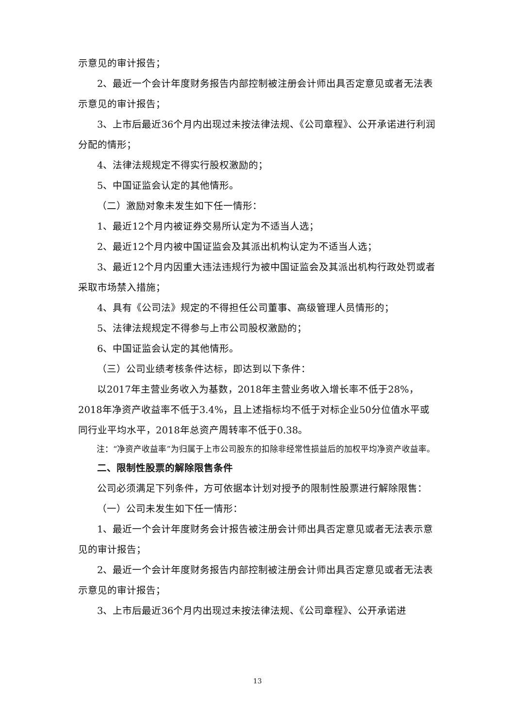示意见的审计报告；
2、最近一个会计年度财务报告内部控制被注册会计师出具否定意见或者无法表示意见的审计报告；
3、上市后最近36个月内出现过未按法律法规、《公司章程》、公开承诺进行利润分配的情形；
4、法律法规规定不得实行股权激励的；
5、中国证监会认定的其他情形。
（二）激励对象未发生如下任一情形：
1、最近12个月内被证券交易所认定为不适当人选；
2、最近12个月内被中国证监会及其派出机构认定为不适当人选；
3、最近12个月内因重大违法违规行为被中国证监会及其派出机构行政处罚或者采取市场禁入措施；
4、具有《公司法》规定的不得担任公司董事、高级管理人员情形的；
5、法律法规规定不得参与上市公司股权激励的；
6、中国证监会认定的其他情形。
（三）公司业绩考核条件达标，即达到以下条件：
以2017年主营业务收入为基数，2018年主营业务收入增长率不低于28%，2018年净资产收益率不低于3.4%，且上述指标均不低于对标企业50分位值水平或同行业平均水平，2018年总资产周转率不低于0.38。
注：“净资产收益率”为归属于上市公司股东的扣除非经常性损益后的加权平均净资产收益率。
二、限制性股票的解除限售条件
公司必须满足下列条件，方可依据本计划对授予的限制性股票进行解除限售：
（一）公司未发生如下任一情形：
1、最近一个会计年度财务会计报告被注册会计师出具否定意见或者无法表示意见的审计报告；
2、最近一个会计年度财务报告内部控制被注册会计师出具否定意见或者无法表示意见的审计报告；
3、上市后最近36个月内出现过未按法律法规、《公司章程》、公开承诺进
13